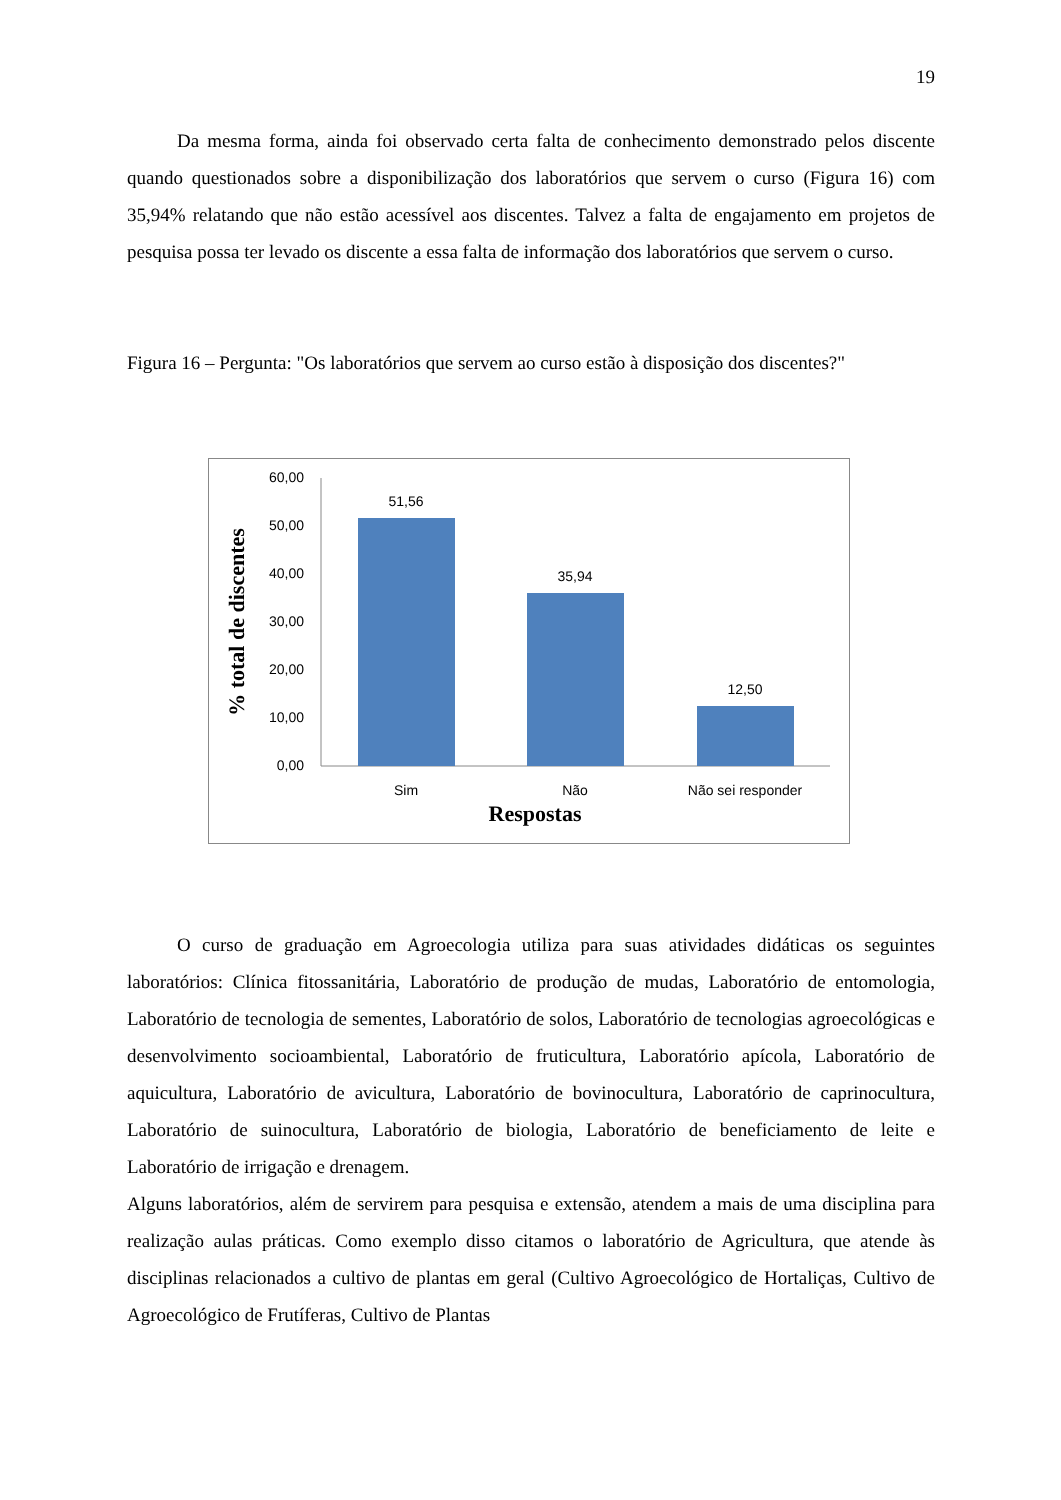19
Da mesma forma, ainda foi observado certa falta de conhecimento demonstrado pelos discente quando questionados sobre a disponibilização dos laboratórios que servem o curso (Figura 16) com 35,94% relatando que não estão acessível aos discentes. Talvez a falta de engajamento em projetos de pesquisa possa ter levado os discente a essa falta de informação dos laboratórios que servem o curso.
Figura 16 – Pergunta: "Os laboratórios que servem ao curso estão à disposição dos discentes?"
60,00
50,00
40,00
30,00
20,00
10,00
0,00
51,56
35,94
12,50
Sim
Não
Não sei responder
Respostas
% total de discentes
O curso de graduação em Agroecologia utiliza para suas atividades didáticas os seguintes laboratórios: Clínica fitossanitária, Laboratório de produção de mudas, Laboratório de entomologia, Laboratório de tecnologia de sementes, Laboratório de solos, Laboratório de tecnologias agroecológicas e desenvolvimento socioambiental, Laboratório de fruticultura, Laboratório apícola, Laboratório de aquicultura, Laboratório de avicultura, Laboratório de bovinocultura, Laboratório de caprinocultura, Laboratório de suinocultura, Laboratório de biologia, Laboratório de beneficiamento de leite e Laboratório de irrigação e drenagem.
Alguns laboratórios, além de servirem para pesquisa e extensão, atendem a mais de uma disciplina para realização aulas práticas. Como exemplo disso citamos o laboratório de Agricultura, que atende às disciplinas relacionados a cultivo de plantas em geral (Cultivo Agroecológico de Hortaliças, Cultivo de Agroecológico de Frutíferas, Cultivo de Plantas